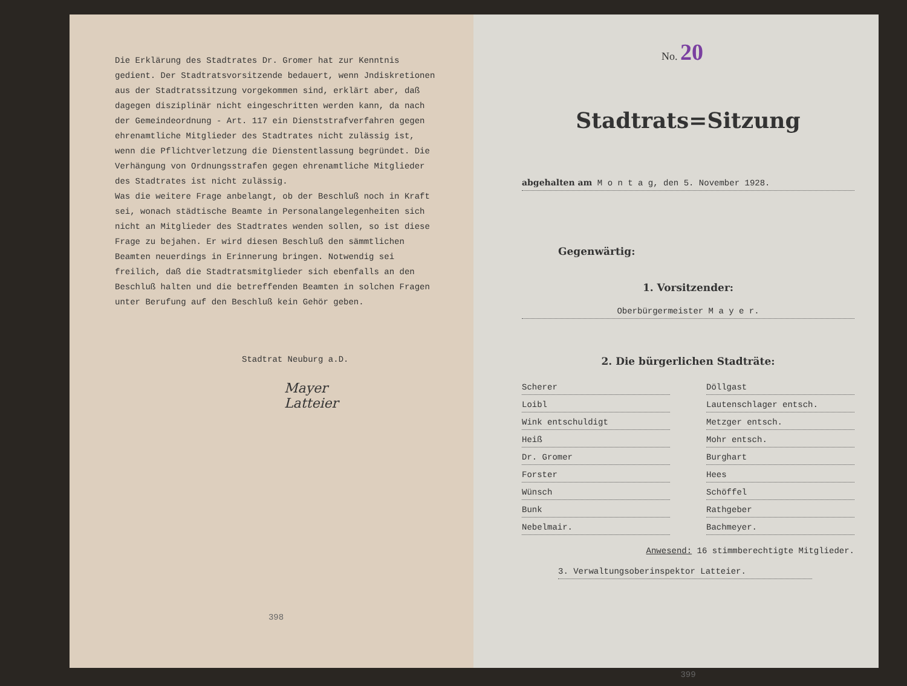Die Erklärung des Stadtrates Dr. Gromer hat zur Kenntnis gedient. Der Stadtratsvorsitzende bedauert, wenn Jndiskretionen aus der Stadtratssitzung vorgekommen sind, erklärt aber, daß dagegen disziplinär nicht eingeschritten werden kann, da nach der Gemeindeordnung - Art. 117 ein Dienststrafverfahren gegen ehrenamtliche Mitglieder des Stadtrates nicht zulässig ist, wenn die Pflichtverletzung die Dienstentlassung begründet. Die Verhängung von Ordnungsstrafen gegen ehrenamtliche Mitglieder des Stadtrates ist nicht zulässig.
Was die weitere Frage anbelangt, ob der Beschluß noch in Kraft sei, wonach städtische Beamte in Personalangelegenheiten sich nicht an Mitglieder des Stadtrates wenden sollen, so ist diese Frage zu bejahen. Er wird diesen Beschluß den sämmtlichen Beamten neuerdings in Erinnerung bringen. Notwendig sei freilich, daß die Stadtratsmitglieder sich ebenfalls an den Beschluß halten und die betreffenden Beamten in solchen Fragen unter Berufung auf den Beschluß kein Gehör geben.
Stadtrat Neuburg a.D.
Mayer
Latteier
398
No. 20
Stadtrats=Sitzung
abgehalten am M o n t a g, den 5. November 1928.
Gegenwärtig:
1. Vorsitzender:
Oberbürgermeister M a y e r.
2. Die bürgerlichen Stadträte:
Scherer
Loibl
Wink entschuldigt
Heiß
Dr. Gromer
Forster
Wünsch
Bunk
Nebelmair.
Döllgast
Lautenschlager entsch.
Metzger entsch.
Mohr entsch.
Burghart
Hees
Schöffel
Rathgeber
Bachmeyer.
Anwesend: 16 stimmberechtigte Mitglieder.
3. Verwaltungsoberinspektor Latteier.
399